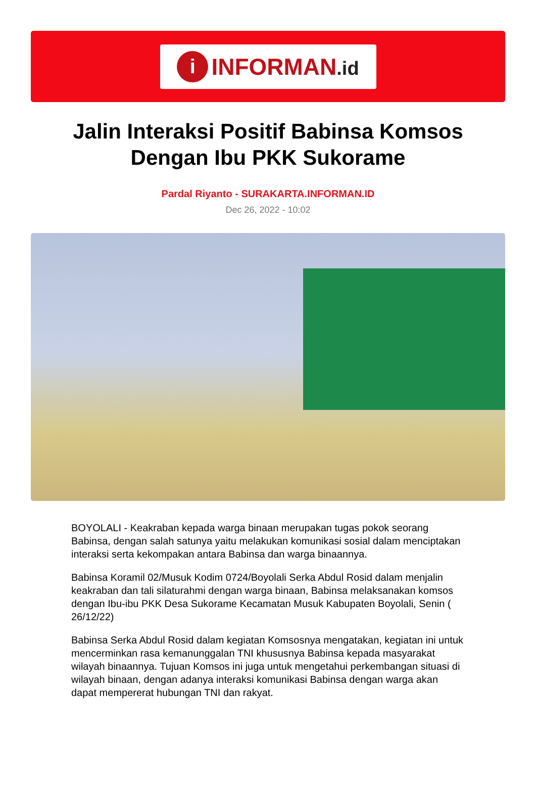i
INFORMAN.id
Jalin Interaksi Positif Babinsa Komsos Dengan Ibu PKK Sukorame
Pardal Riyanto - SURAKARTA.INFORMAN.ID
Dec 26, 2022 - 10:02
BOYOLALI - Keakraban kepada warga binaan merupakan tugas pokok seorang Babinsa, dengan salah satunya yaitu melakukan komunikasi sosial dalam menciptakan interaksi serta kekompakan antara Babinsa dan warga binaannya.
Babinsa Koramil 02/Musuk Kodim 0724/Boyolali Serka Abdul Rosid dalam menjalin keakraban dan tali silaturahmi dengan warga binaan, Babinsa melaksanakan komsos dengan Ibu-ibu PKK Desa Sukorame Kecamatan Musuk Kabupaten Boyolali, Senin ( 26/12/22)
Babinsa Serka Abdul Rosid dalam kegiatan Komsosnya mengatakan, kegiatan ini untuk mencerminkan rasa kemanunggalan TNI khususnya Babinsa kepada masyarakat wilayah binaannya. Tujuan Komsos ini juga untuk mengetahui perkembangan situasi di wilayah binaan, dengan adanya interaksi komunikasi Babinsa dengan warga akan dapat mempererat hubungan TNI dan rakyat.